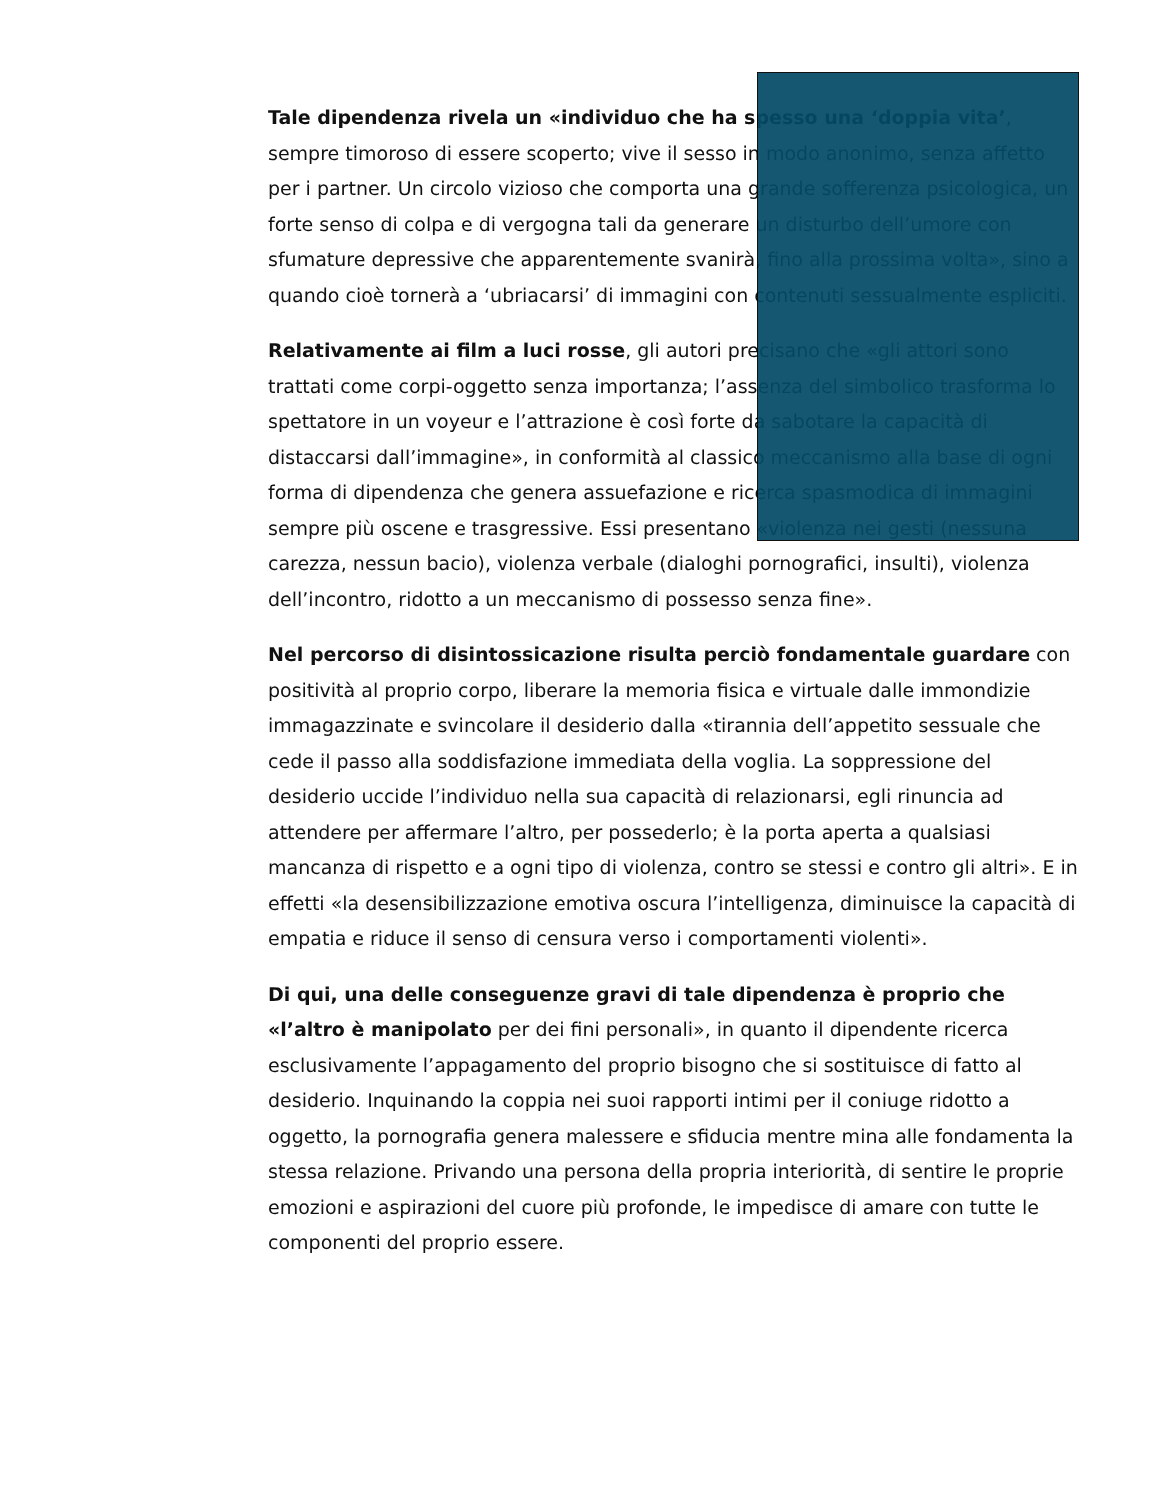Tale dipendenza rivela un «individuo che ha spesso una ‘doppia vita’, sempre timoroso di essere scoperto; vive il sesso in modo anonimo, senza affetto per i partner. Un circolo vizioso che comporta una grande sofferenza psicologica, un forte senso di colpa e di vergogna tali da generare un disturbo dell’umore con sfumature depressive che apparentemente svanirà, fino alla prossima volta», sino a quando cioè tornerà a ‘ubriacarsi’ di immagini con contenuti sessualmente espliciti.
Relativamente ai film a luci rosse, gli autori precisano che «gli attori sono trattati come corpi-oggetto senza importanza; l’assenza del simbolico trasforma lo spettatore in un voyeur e l’attrazione è così forte da sabotare la capacità di distaccarsi dall’immagine», in conformità al classico meccanismo alla base di ogni forma di dipendenza che genera assuefazione e ricerca spasmodica di immagini sempre più oscene e trasgressive. Essi presentano «violenza nei gesti (nessuna carezza, nessun bacio), violenza verbale (dialoghi pornografici, insulti), violenza dell’incontro, ridotto a un meccanismo di possesso senza fine».
Nel percorso di disintossicazione risulta perciò fondamentale guardare con positività al proprio corpo, liberare la memoria fisica e virtuale dalle immondizie immagazzinate e svincolare il desiderio dalla «tirannia dell’appetito sessuale che cede il passo alla soddisfazione immediata della voglia. La soppressione del desiderio uccide l’individuo nella sua capacità di relazionarsi, egli rinuncia ad attendere per affermare l’altro, per possederlo; è la porta aperta a qualsiasi mancanza di rispetto e a ogni tipo di violenza, contro se stessi e contro gli altri». E in effetti «la desensibilizzazione emotiva oscura l’intelligenza, diminuisce la capacità di empatia e riduce il senso di censura verso i comportamenti violenti».
Di qui, una delle conseguenze gravi di tale dipendenza è proprio che «l’altro è manipolato per dei fini personali», in quanto il dipendente ricerca esclusivamente l’appagamento del proprio bisogno che si sostituisce di fatto al desiderio. Inquinando la coppia nei suoi rapporti intimi per il coniuge ridotto a oggetto, la pornografia genera malessere e sfiducia mentre mina alle fondamenta la stessa relazione. Privando una persona della propria interiorità, di sentire le proprie emozioni e aspirazioni del cuore più profonde, le impedisce di amare con tutte le componenti del proprio essere.